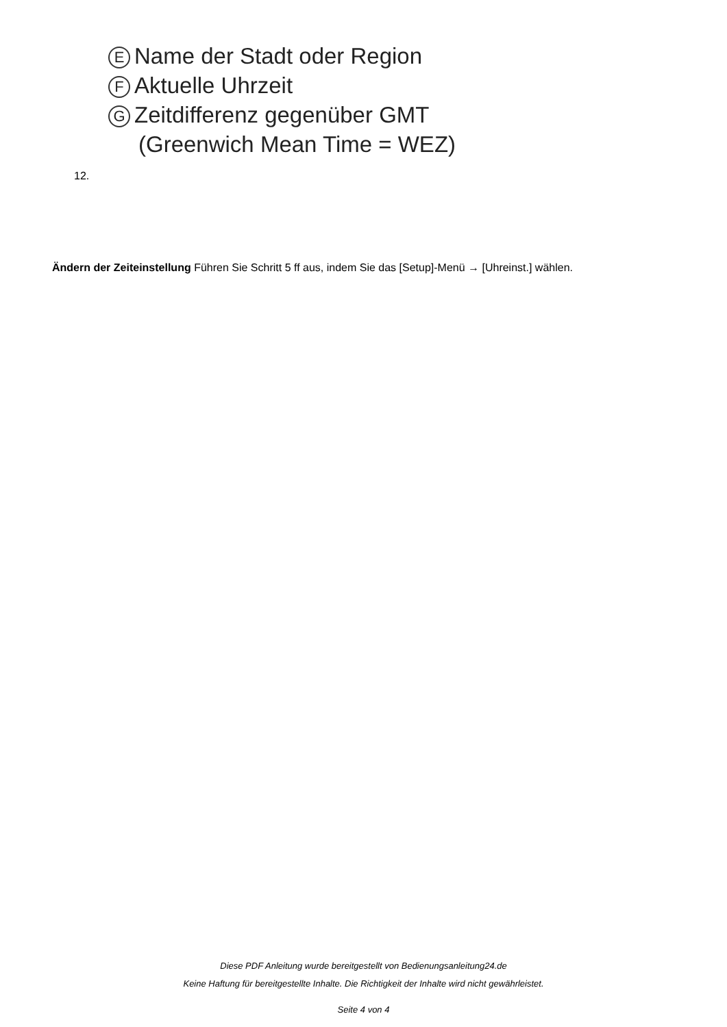E Name der Stadt oder Region
F Aktuelle Uhrzeit
G Zeitdifferenz gegenüber GMT
(Greenwich Mean Time = WEZ)
12.
Ändern der Zeiteinstellung Führen Sie Schritt 5 ff aus, indem Sie das [Setup]-Menü → [Uhreinst.] wählen.
Diese PDF Anleitung wurde bereitgestellt von Bedienungsanleitung24.de
Keine Haftung für bereitgestellte Inhalte. Die Richtigkeit der Inhalte wird nicht gewährleistet.
Seite 4 von 4